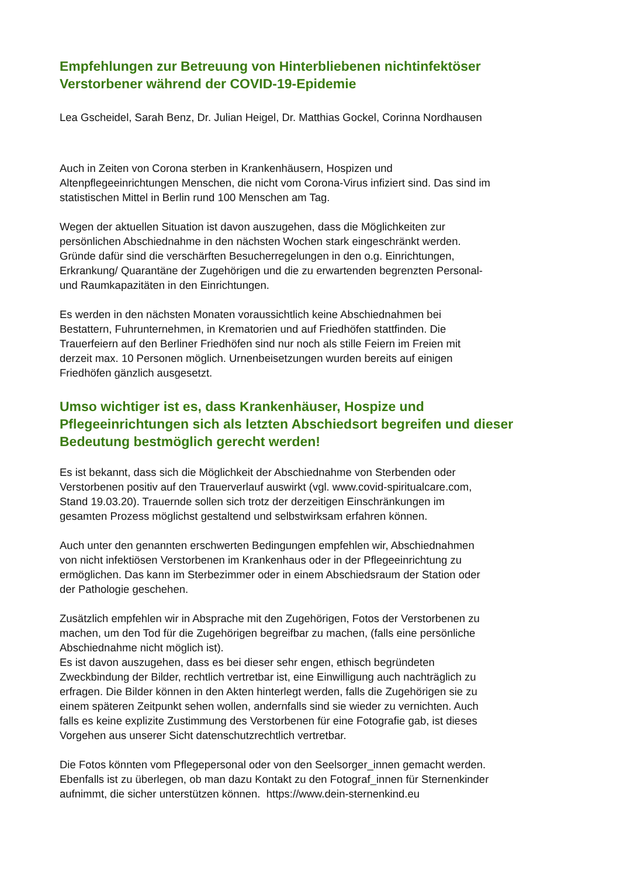Empfehlungen zur Betreuung von Hinterbliebenen nichtinfektöser
Verstorbener während der COVID-19-Epidemie
Lea Gscheidel, Sarah Benz, Dr. Julian Heigel, Dr. Matthias Gockel, Corinna Nordhausen
Auch in Zeiten von Corona sterben in Krankenhäusern, Hospizen und
Altenpflegeeinrichtungen Menschen, die nicht vom Corona-Virus infiziert sind. Das sind im
statistischen Mittel in Berlin rund 100 Menschen am Tag.
Wegen der aktuellen Situation ist davon auszugehen, dass die Möglichkeiten zur
persönlichen Abschiednahme in den nächsten Wochen stark eingeschränkt werden.
Gründe dafür sind die verschärften Besucherregelungen in den o.g. Einrichtungen,
Erkrankung/ Quarantäne der Zugehörigen und die zu erwartenden begrenzten Personal-
und Raumkapazitäten in den Einrichtungen.
Es werden in den nächsten Monaten voraussichtlich keine Abschiednahmen bei
Bestattern, Fuhrunternehmen, in Krematorien und auf Friedhöfen stattfinden. Die
Trauerfeiern auf den Berliner Friedhöfen sind nur noch als stille Feiern im Freien mit
derzeit max. 10 Personen möglich. Urnenbeisetzungen wurden bereits auf einigen
Friedhöfen gänzlich ausgesetzt.
Umso wichtiger ist es, dass Krankenhäuser, Hospize und
Pflegeeinrichtungen sich als letzten Abschiedsort begreifen und dieser
Bedeutung bestmöglich gerecht werden!
Es ist bekannt, dass sich die Möglichkeit der Abschiednahme von Sterbenden oder
Verstorbenen positiv auf den Trauerverlauf auswirkt (vgl. www.covid-spiritualcare.com,
Stand 19.03.20). Trauernde sollen sich trotz der derzeitigen Einschränkungen im
gesamten Prozess möglichst gestaltend und selbstwirksam erfahren können.
Auch unter den genannten erschwerten Bedingungen empfehlen wir, Abschiednahmen
von nicht infektiösen Verstorbenen im Krankenhaus oder in der Pflegeeinrichtung zu
ermöglichen. Das kann im Sterbezimmer oder in einem Abschiedsraum der Station oder
der Pathologie geschehen.
Zusätzlich empfehlen wir in Absprache mit den Zugehörigen, Fotos der Verstorbenen zu
machen, um den Tod für die Zugehörigen begreifbar zu machen, (falls eine persönliche
Abschiednahme nicht möglich ist).
Es ist davon auszugehen, dass es bei dieser sehr engen, ethisch begründeten
Zweckbindung der Bilder, rechtlich vertretbar ist, eine Einwilligung auch nachträglich zu
erfragen. Die Bilder können in den Akten hinterlegt werden, falls die Zugehörigen sie zu
einem späteren Zeitpunkt sehen wollen, andernfalls sind sie wieder zu vernichten. Auch
falls es keine explizite Zustimmung des Verstorbenen für eine Fotografie gab, ist dieses
Vorgehen aus unserer Sicht datenschutzrechtlich vertretbar.
Die Fotos könnten vom Pflegepersonal oder von den Seelsorger_innen gemacht werden.
Ebenfalls ist zu überlegen, ob man dazu Kontakt zu den Fotograf_innen für Sternenkinder
aufnimmt, die sicher unterstützen können. https://www.dein-sternenkind.eu